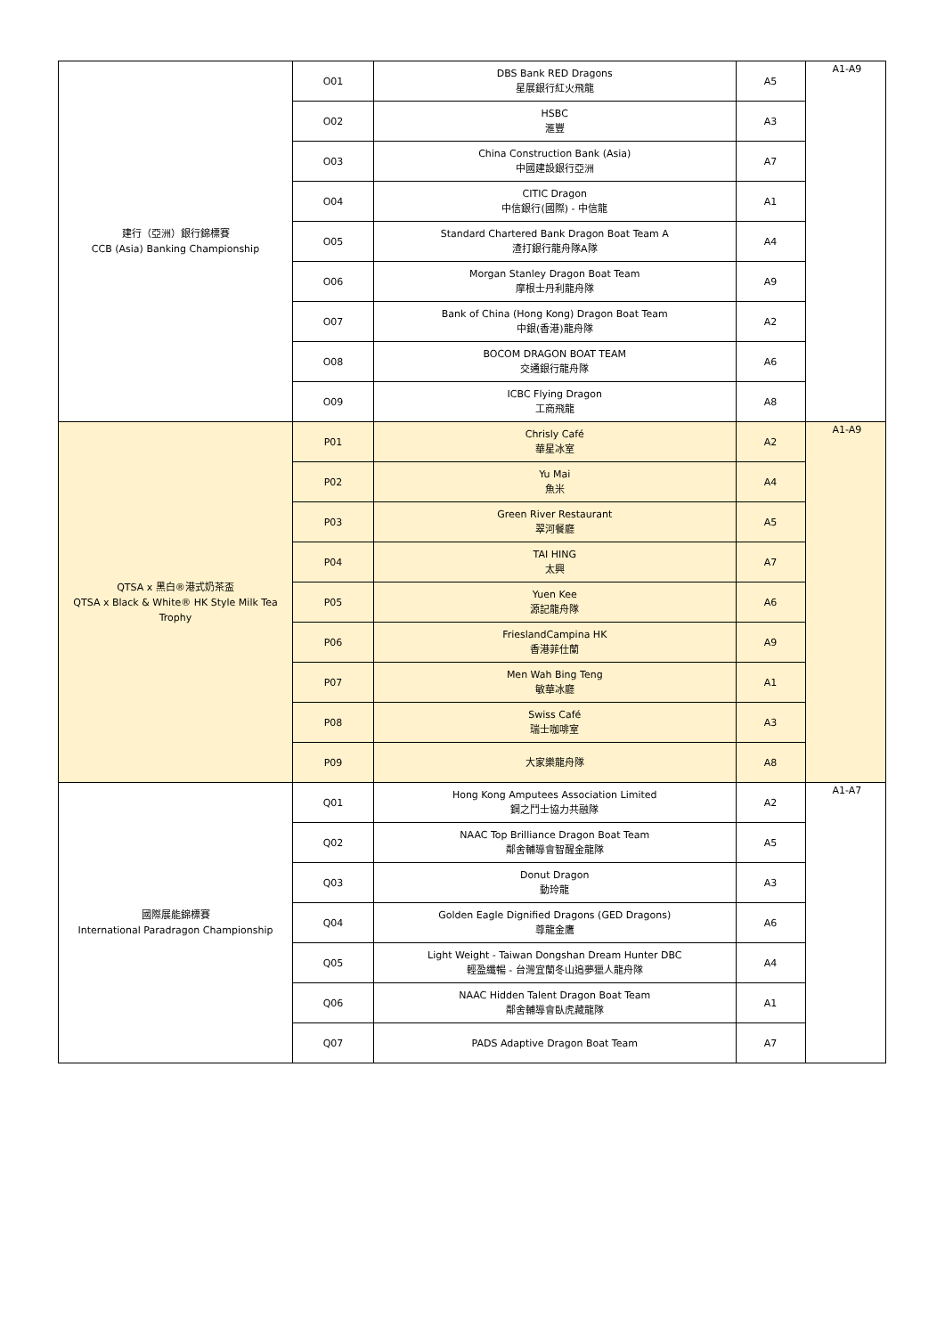| 建行（亞洲）銀行錦標賽 CCB (Asia) Banking Championship | O01 | DBS Bank RED Dragons 星展銀行紅火飛龍 | A5 | A1-A9 |
| | O02 | HSBC 滙豐 | A3 | |
| | O03 | China Construction Bank (Asia) 中國建設銀行亞洲 | A7 | |
| | O04 | CITIC Dragon 中信銀行(國際) - 中信龍 | A1 | |
| | O05 | Standard Chartered Bank Dragon Boat Team A 渣打銀行龍舟隊A隊 | A4 | |
| | O06 | Morgan Stanley Dragon Boat Team 摩根士丹利龍舟隊 | A9 | |
| | O07 | Bank of China (Hong Kong) Dragon Boat Team 中銀(香港)龍舟隊 | A2 | |
| | O08 | BOCOM DRAGON BOAT TEAM 交通銀行龍舟隊 | A6 | |
| | O09 | ICBC Flying Dragon 工商飛龍 | A8 | |
| QTSA x 黑白®港式奶茶盃 QTSA x Black & White® HK Style Milk Tea Trophy | P01 | Chrisly Café 華星冰室 | A2 | A1-A9 |
| | P02 | Yu Mai 魚米 | A4 | |
| | P03 | Green River Restaurant 翠河餐廳 | A5 | |
| | P04 | TAI HING 太興 | A7 | |
| | P05 | Yuen Kee 源記龍舟隊 | A6 | |
| | P06 | FrieslandCampina HK 香港菲仕蘭 | A9 | |
| | P07 | Men Wah Bing Teng 敏華冰廳 | A1 | |
| | P08 | Swiss Café 瑞士咖啡室 | A3 | |
| | P09 | 大家樂龍舟隊 | A8 | |
| 國際展能錦標賽 International Paradragon Championship | Q01 | Hong Kong Amputees Association Limited 鋼之鬥士協力共融隊 | A2 | A1-A7 |
| | Q02 | NAAC Top Brilliance Dragon Boat Team 鄰舍輔導會智醒金龍隊 | A5 | |
| | Q03 | Donut Dragon 動玲龍 | A3 | |
| | Q04 | Golden Eagle Dignified Dragons (GED Dragons) 尊龍金鷹 | A6 | |
| | Q05 | Light Weight - Taiwan Dongshan Dream Hunter DBC 輕盈纖暢 - 台灣宜蘭冬山追夢獵人龍舟隊 | A4 | |
| | Q06 | NAAC Hidden Talent Dragon Boat Team 鄰舍輔導會臥虎藏龍隊 | A1 | |
| | Q07 | PADS Adaptive Dragon Boat Team | A7 | |